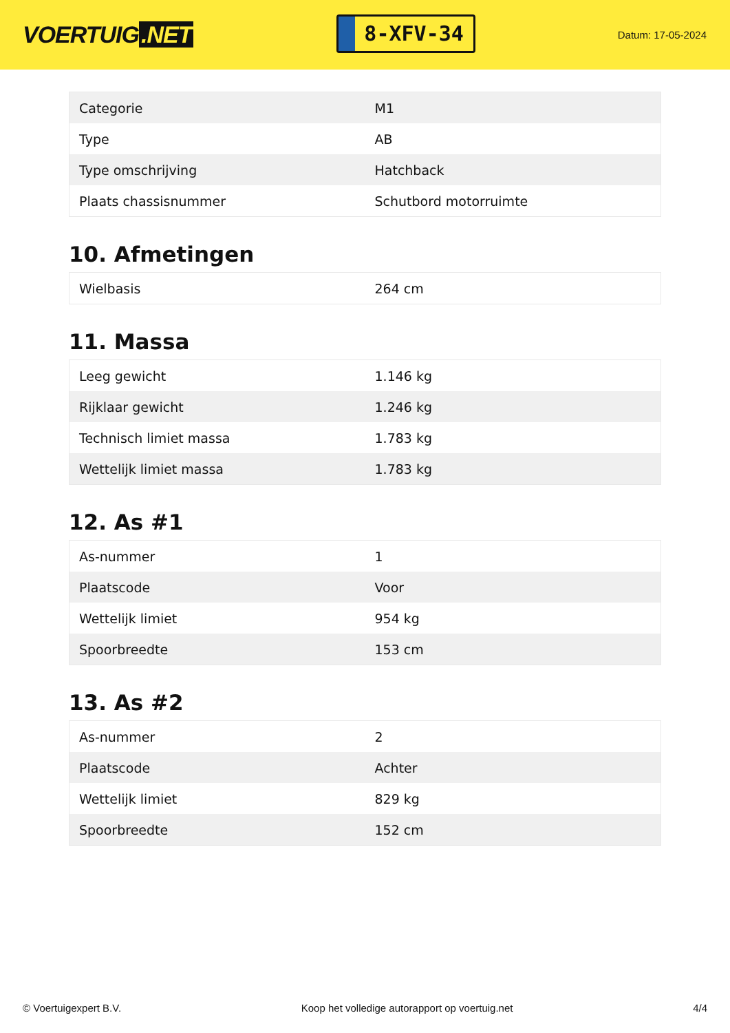VOERTUIG.NET
8-XFV-34
Datum: 17-05-2024
| Categorie | M1 |
| Type | AB |
| Type omschrijving | Hatchback |
| Plaats chassisnummer | Schutbord motorruimte |
10. Afmetingen
| Wielbasis | 264 cm |
11. Massa
| Leeg gewicht | 1.146 kg |
| Rijklaar gewicht | 1.246 kg |
| Technisch limiet massa | 1.783 kg |
| Wettelijk limiet massa | 1.783 kg |
12. As #1
| As-nummer | 1 |
| Plaatscode | Voor |
| Wettelijk limiet | 954 kg |
| Spoorbreedte | 153 cm |
13. As #2
| As-nummer | 2 |
| Plaatscode | Achter |
| Wettelijk limiet | 829 kg |
| Spoorbreedte | 152 cm |
© Voertuigexpert B.V. Koop het volledige autorapport op voertuig.net 4/4